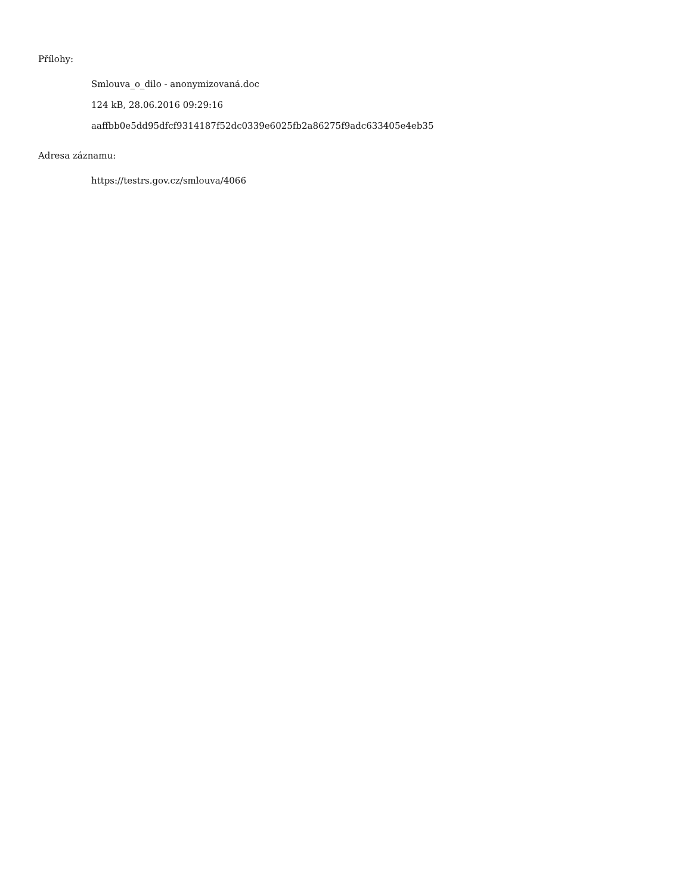Přílohy:
Smlouva_o_dilo - anonymizovaná.doc
124 kB, 28.06.2016 09:29:16
aaffbb0e5dd95dfcf9314187f52dc0339e6025fb2a86275f9adc633405e4eb35
Adresa záznamu:
https://testrs.gov.cz/smlouva/4066